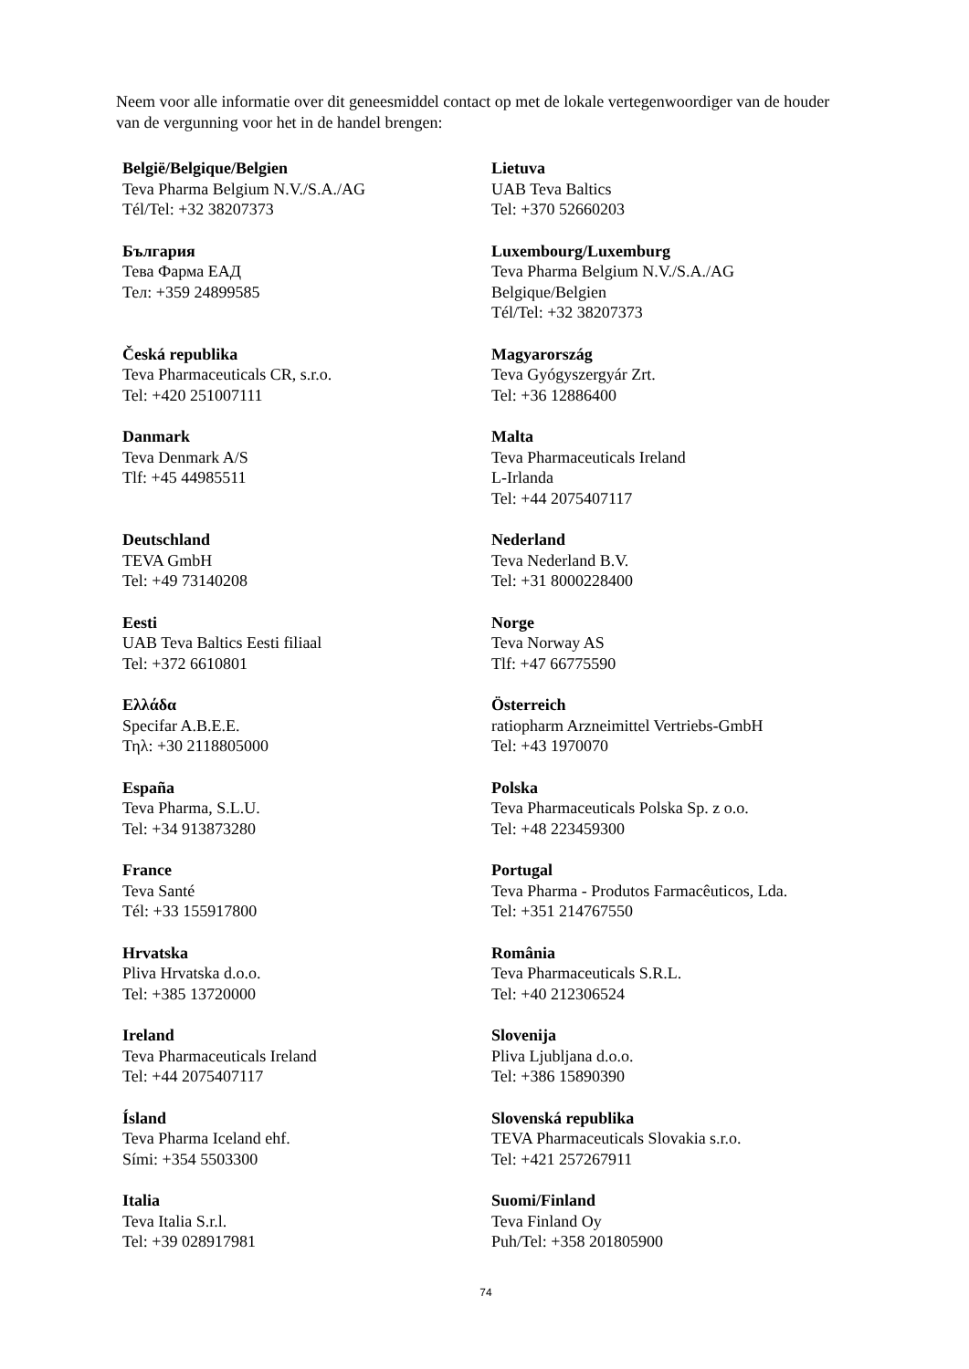Neem voor alle informatie over dit geneesmiddel contact op met de lokale vertegenwoordiger van de houder van de vergunning voor het in de handel brengen:
| België/Belgique/Belgien Teva Pharma Belgium N.V./S.A./AG Tél/Tel: +32 38207373 | Lietuva UAB Teva Baltics Tel: +370 52660203 |
| България Тева Фарма ЕАД Тел: +359 24899585 | Luxembourg/Luxemburg Teva Pharma Belgium N.V./S.A./AG Belgique/Belgien Tél/Tel: +32 38207373 |
| Česká republika Teva Pharmaceuticals CR, s.r.o. Tel: +420 251007111 | Magyarország Teva Gyógyszergyár Zrt. Tel: +36 12886400 |
| Danmark Teva Denmark A/S Tlf: +45 44985511 | Malta Teva Pharmaceuticals Ireland L-Irlanda Tel: +44 2075407117 |
| Deutschland TEVA GmbH Tel: +49 73140208 | Nederland Teva Nederland B.V. Tel: +31 8000228400 |
| Eesti UAB Teva Baltics Eesti filiaal Tel: +372 6610801 | Norge Teva Norway AS Tlf: +47 66775590 |
| Ελλάδα Specifar A.B.E.E. Τηλ: +30 2118805000 | Österreich ratiopharm Arzneimittel Vertriebs-GmbH Tel: +43 1970070 |
| España Teva Pharma, S.L.U. Tel: +34 913873280 | Polska Teva Pharmaceuticals Polska Sp. z o.o. Tel: +48 223459300 |
| France Teva Santé Tél: +33 155917800 | Portugal Teva Pharma - Produtos Farmacêuticos, Lda. Tel: +351 214767550 |
| Hrvatska Pliva Hrvatska d.o.o. Tel: +385 13720000 | România Teva Pharmaceuticals S.R.L. Tel: +40 212306524 |
| Ireland Teva Pharmaceuticals Ireland Tel: +44 2075407117 | Slovenija Pliva Ljubljana d.o.o. Tel: +386 15890390 |
| Ísland Teva Pharma Iceland ehf. Sími: +354 5503300 | Slovenská republika TEVA Pharmaceuticals Slovakia s.r.o. Tel: +421 257267911 |
| Italia Teva Italia S.r.l. Tel: +39 028917981 | Suomi/Finland Teva Finland Oy Puh/Tel: +358 201805900 |
74